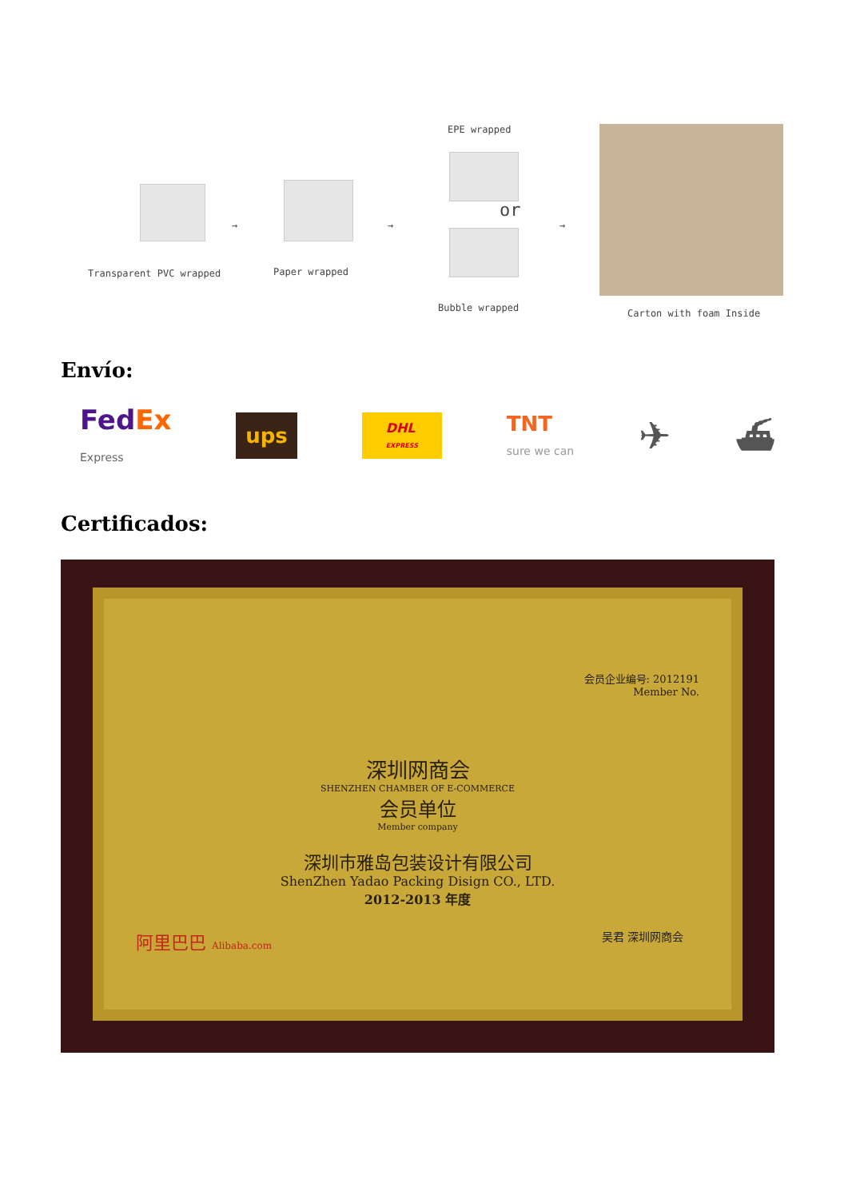Transparent PVC wrapped
→
Paper wrapped
→
EPE wrapped
or
Bubble wrapped
→
Carton with foam Inside
Envío:
FedEx
Express ups DHL
EXPRESS TNT
sure we can ✈ ⛴
Certificados:
会员企业编号: 2012191
Member No.
深圳网商会
SHENZHEN CHAMBER OF E-COMMERCE
会员单位
Member company
深圳市雅岛包装设计有限公司
ShenZhen Yadao Packing Disign CO., LTD.
2012-2013 年度
阿里巴巴 Alibaba.com 吴君 深圳网商会